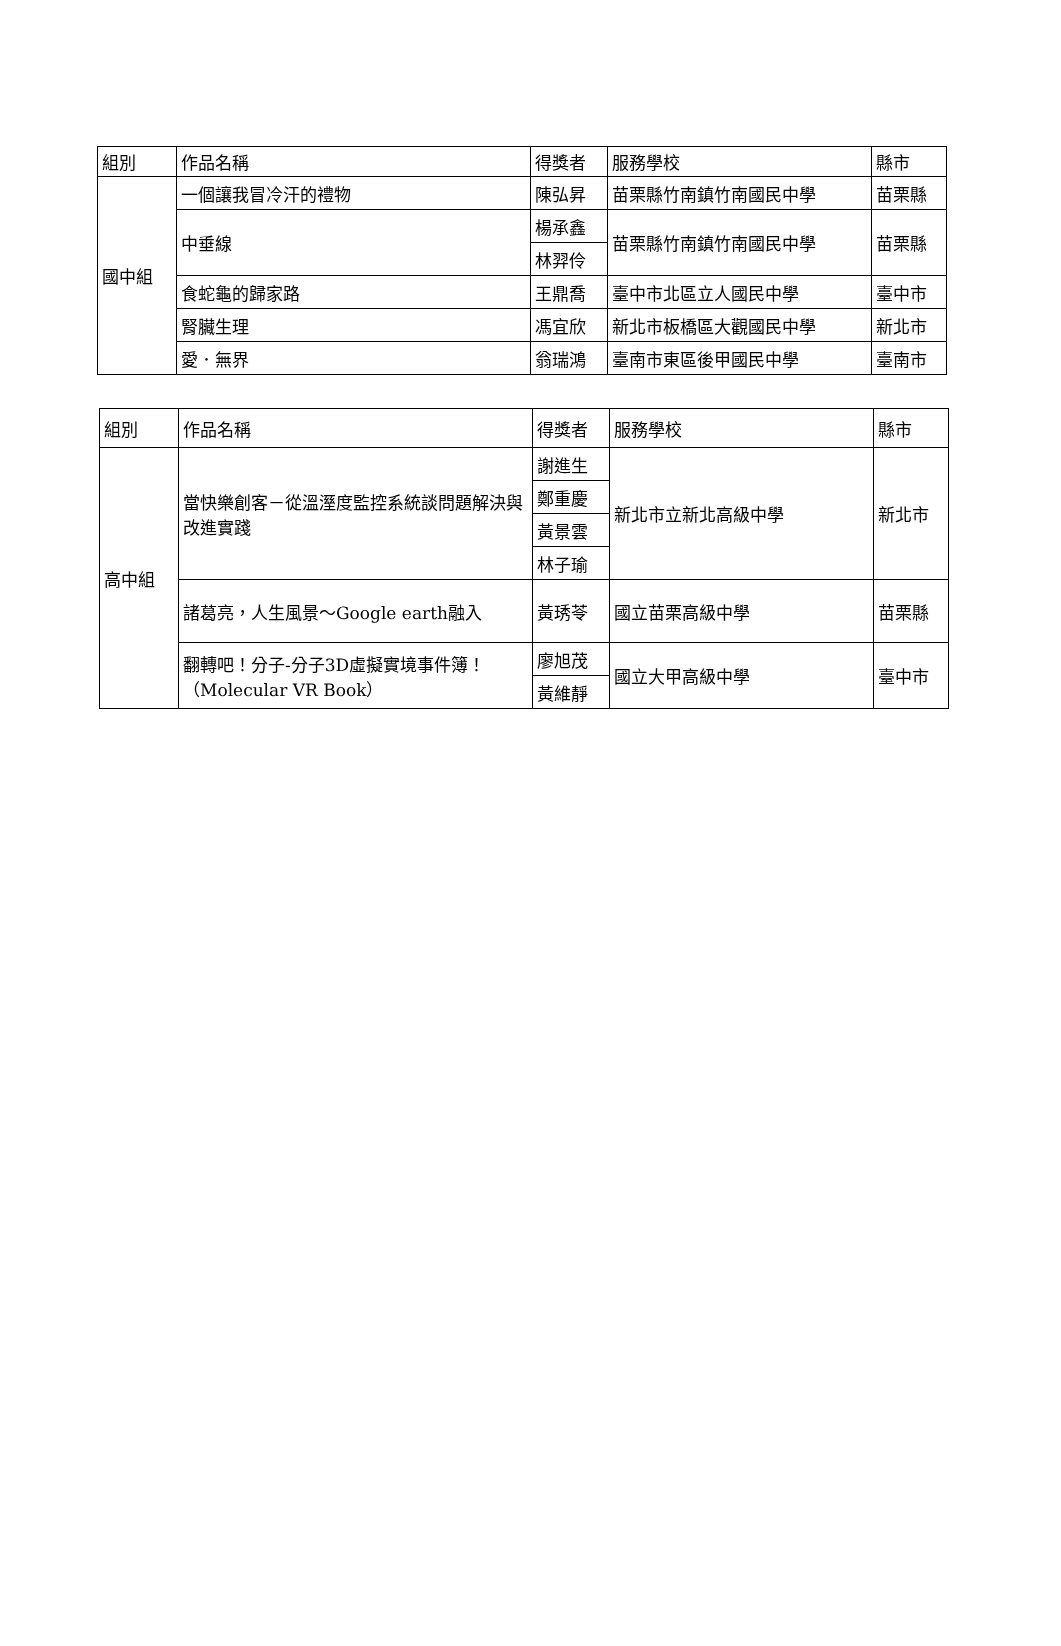| 組別 | 作品名稱 | 得獎者 | 服務學校 | 縣市 |
| --- | --- | --- | --- | --- |
| 國中組 | 一個讓我冒冷汗的禮物 | 陳弘昇 | 苗栗縣竹南鎮竹南國民中學 | 苗栗縣 |
| | 中垂線 | 楊承鑫 | 苗栗縣竹南鎮竹南國民中學 | 苗栗縣 |
| | | 林羿伶 | | |
| | 食蛇龜的歸家路 | 王鼎喬 | 臺中市北區立人國民中學 | 臺中市 |
| | 腎臟生理 | 馮宜欣 | 新北市板橋區大觀國民中學 | 新北市 |
| | 愛．無界 | 翁瑞鴻 | 臺南市東區後甲國民中學 | 臺南市 |
| 組別 | 作品名稱 | 得獎者 | 服務學校 | 縣市 |
| --- | --- | --- | --- | --- |
| 高中組 | 當快樂創客－從溫溼度監控系統談問題解決與改進實踐 | 謝進生 | 新北市立新北高級中學 | 新北市 |
| | | 鄭重慶 | | |
| | | 黃景雲 | | |
| | | 林子瑜 | | |
| | 諸葛亮，人生風景～Google earth融入 | 黃琇苓 | 國立苗栗高級中學 | 苗栗縣 |
| | 翻轉吧！分子-分子3D虛擬實境事件簿！（Molecular VR Book） | 廖旭茂 | 國立大甲高級中學 | 臺中市 |
| | | 黃維靜 | | |